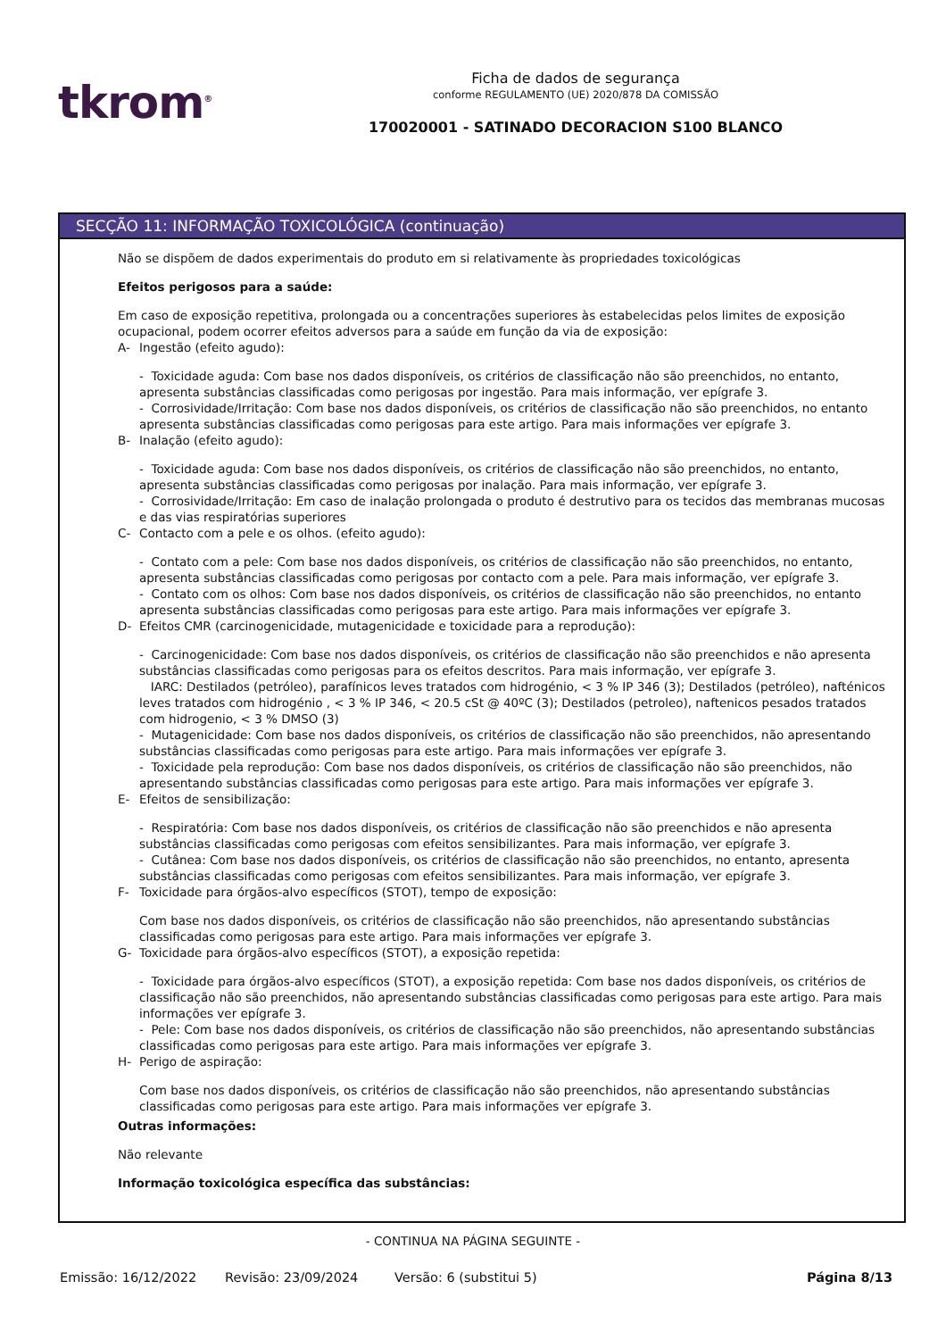tkrom<sup>®</sup>
Ficha de dados de segurança
conforme REGULAMENTO (UE) 2020/878 DA COMISSÃO
170020001 - SATINADO DECORACION S100 BLANCO
SECÇÃO 11: INFORMAÇÃO TOXICOLÓGICA (continuação)
Não se dispõem de dados experimentais do produto em si relativamente às propriedades toxicológicas
Efeitos perigosos para a saúde:
Em caso de exposição repetitiva, prolongada ou a concentrações superiores às estabelecidas pelos limites de exposição ocupacional, podem ocorrer efeitos adversos para a saúde em função da via de exposição:
A- Ingestão (efeito agudo):
- Toxicidade aguda: Com base nos dados disponíveis, os critérios de classificação não são preenchidos, no entanto, apresenta substâncias classificadas como perigosas por ingestão. Para mais informação, ver epígrafe 3.
- Corrosividade/Irritação: Com base nos dados disponíveis, os critérios de classificação não são preenchidos, no entanto apresenta substâncias classificadas como perigosas para este artigo. Para mais informações ver epígrafe 3.
B- Inalação (efeito agudo):
- Toxicidade aguda: Com base nos dados disponíveis, os critérios de classificação não são preenchidos, no entanto, apresenta substâncias classificadas como perigosas por inalação. Para mais informação, ver epígrafe 3.
- Corrosividade/Irritação: Em caso de inalação prolongada o produto é destrutivo para os tecidos das membranas mucosas e das vias respiratórias superiores
C- Contacto com a pele e os olhos. (efeito agudo):
- Contato com a pele: Com base nos dados disponíveis, os critérios de classificação não são preenchidos, no entanto, apresenta substâncias classificadas como perigosas por contacto com a pele. Para mais informação, ver epígrafe 3.
- Contato com os olhos: Com base nos dados disponíveis, os critérios de classificação não são preenchidos, no entanto apresenta substâncias classificadas como perigosas para este artigo. Para mais informações ver epígrafe 3.
D- Efeitos CMR (carcinogenicidade, mutagenicidade e toxicidade para a reprodução):
- Carcinogenicidade: Com base nos dados disponíveis, os critérios de classificação não são preenchidos e não apresenta substâncias classificadas como perigosas para os efeitos descritos. Para mais informação, ver epígrafe 3.
IARC: Destilados (petróleo), parafínicos leves tratados com hidrogénio, < 3 % IP 346 (3); Destilados (petróleo), nafténicos leves tratados com hidrogénio , < 3 % IP 346, < 20.5 cSt @ 40ºC (3); Destilados (petroleo), naftenicos pesados tratados com hidrogenio, < 3 % DMSO (3)
- Mutagenicidade: Com base nos dados disponíveis, os critérios de classificação não são preenchidos, não apresentando substâncias classificadas como perigosas para este artigo. Para mais informações ver epígrafe 3.
- Toxicidade pela reprodução: Com base nos dados disponíveis, os critérios de classificação não são preenchidos, não apresentando substâncias classificadas como perigosas para este artigo. Para mais informações ver epígrafe 3.
E- Efeitos de sensibilização:
- Respiratória: Com base nos dados disponíveis, os critérios de classificação não são preenchidos e não apresenta substâncias classificadas como perigosas com efeitos sensibilizantes. Para mais informação, ver epígrafe 3.
- Cutânea: Com base nos dados disponíveis, os critérios de classificação não são preenchidos, no entanto, apresenta substâncias classificadas como perigosas com efeitos sensibilizantes. Para mais informação, ver epígrafe 3.
F- Toxicidade para órgãos-alvo específicos (STOT), tempo de exposição:
Com base nos dados disponíveis, os critérios de classificação não são preenchidos, não apresentando substâncias classificadas como perigosas para este artigo. Para mais informações ver epígrafe 3.
G- Toxicidade para órgãos-alvo específicos (STOT), a exposição repetida:
- Toxicidade para órgãos-alvo específicos (STOT), a exposição repetida: Com base nos dados disponíveis, os critérios de classificação não são preenchidos, não apresentando substâncias classificadas como perigosas para este artigo. Para mais informações ver epígrafe 3.
- Pele: Com base nos dados disponíveis, os critérios de classificação não são preenchidos, não apresentando substâncias classificadas como perigosas para este artigo. Para mais informações ver epígrafe 3.
H- Perigo de aspiração:
Com base nos dados disponíveis, os critérios de classificação não são preenchidos, não apresentando substâncias classificadas como perigosas para este artigo. Para mais informações ver epígrafe 3.
Outras informações:
Não relevante
Informação toxicológica específica das substâncias:
- CONTINUA NA PÁGINA SEGUINTE -
Emissão: 16/12/2022 Revisão: 23/09/2024 Versão: 6 (substitui 5) Página 8/13